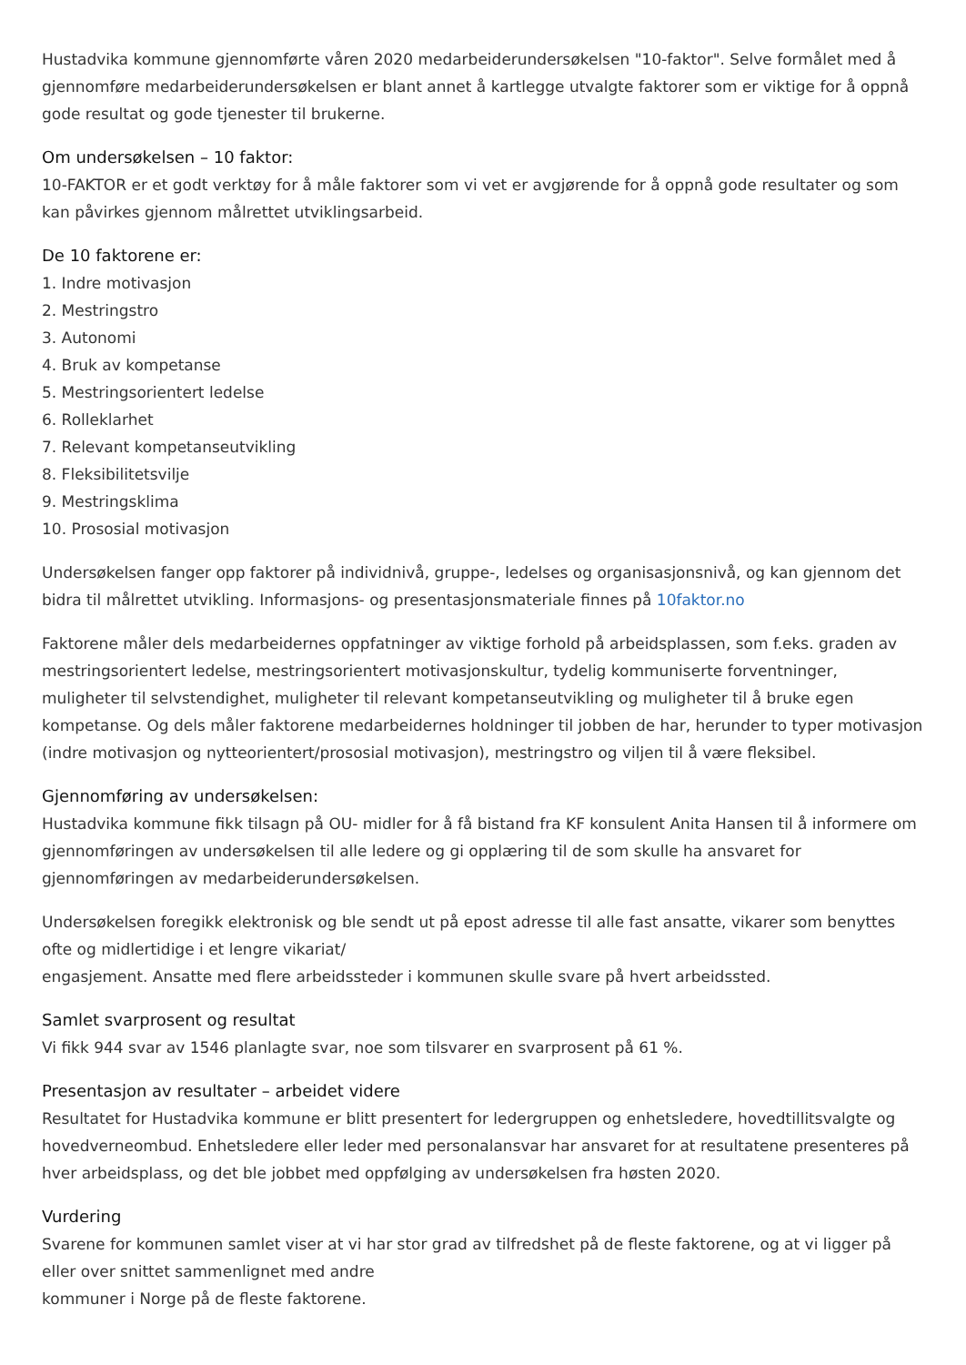Hustadvika kommune gjennomførte våren 2020 medarbeiderundersøkelsen "10-faktor". Selve formålet med å gjennomføre medarbeiderundersøkelsen er blant annet å kartlegge utvalgte faktorer som er viktige for å oppnå gode resultat og gode tjenester til brukerne.
Om undersøkelsen – 10 faktor:
10-FAKTOR er et godt verktøy for å måle faktorer som vi vet er avgjørende for å oppnå gode resultater og som kan påvirkes gjennom målrettet utviklingsarbeid.
De 10 faktorene er:
1. Indre motivasjon
2. Mestringstro
3. Autonomi
4. Bruk av kompetanse
5. Mestringsorientert ledelse
6. Rolleklarhet
7. Relevant kompetanseutvikling
8. Fleksibilitetsvilje
9. Mestringsklima
10. Prososial motivasjon
Undersøkelsen fanger opp faktorer på individnivå, gruppe-, ledelses og organisasjonsnivå, og kan gjennom det bidra til målrettet utvikling. Informasjons- og presentasjonsmateriale finnes på 10faktor.no
Faktorene måler dels medarbeidernes oppfatninger av viktige forhold på arbeidsplassen, som f.eks. graden av mestringsorientert ledelse, mestringsorientert motivasjonskultur, tydelig kommuniserte forventninger, muligheter til selvstendighet, muligheter til relevant kompetanseutvikling og muligheter til å bruke egen kompetanse. Og dels måler faktorene medarbeidernes holdninger til jobben de har, herunder to typer motivasjon (indre motivasjon og nytteorientert/prososial motivasjon), mestringstro og viljen til å være fleksibel.
Gjennomføring av undersøkelsen:
Hustadvika kommune fikk tilsagn på OU- midler for å få bistand fra KF konsulent Anita Hansen til å informere om gjennomføringen av undersøkelsen til alle ledere og gi opplæring til de som skulle ha ansvaret for gjennomføringen av medarbeiderundersøkelsen.
Undersøkelsen foregikk elektronisk og ble sendt ut på epost adresse til alle fast ansatte, vikarer som benyttes ofte og midlertidige i et lengre vikariat/
engasjement. Ansatte med flere arbeidssteder i kommunen skulle svare på hvert arbeidssted.
Samlet svarprosent og resultat
Vi fikk 944 svar av 1546 planlagte svar, noe som tilsvarer en svarprosent på 61 %.
Presentasjon av resultater – arbeidet videre
Resultatet for Hustadvika kommune er blitt presentert for ledergruppen og enhetsledere, hovedtillitsvalgte og hovedverneombud. Enhetsledere eller leder med personalansvar har ansvaret for at resultatene presenteres på hver arbeidsplass, og det ble jobbet med oppfølging av undersøkelsen fra høsten 2020.
Vurdering
Svarene for kommunen samlet viser at vi har stor grad av tilfredshet på de fleste faktorene, og at vi ligger på eller over snittet sammenlignet med andre
kommuner i Norge på de fleste faktorene.